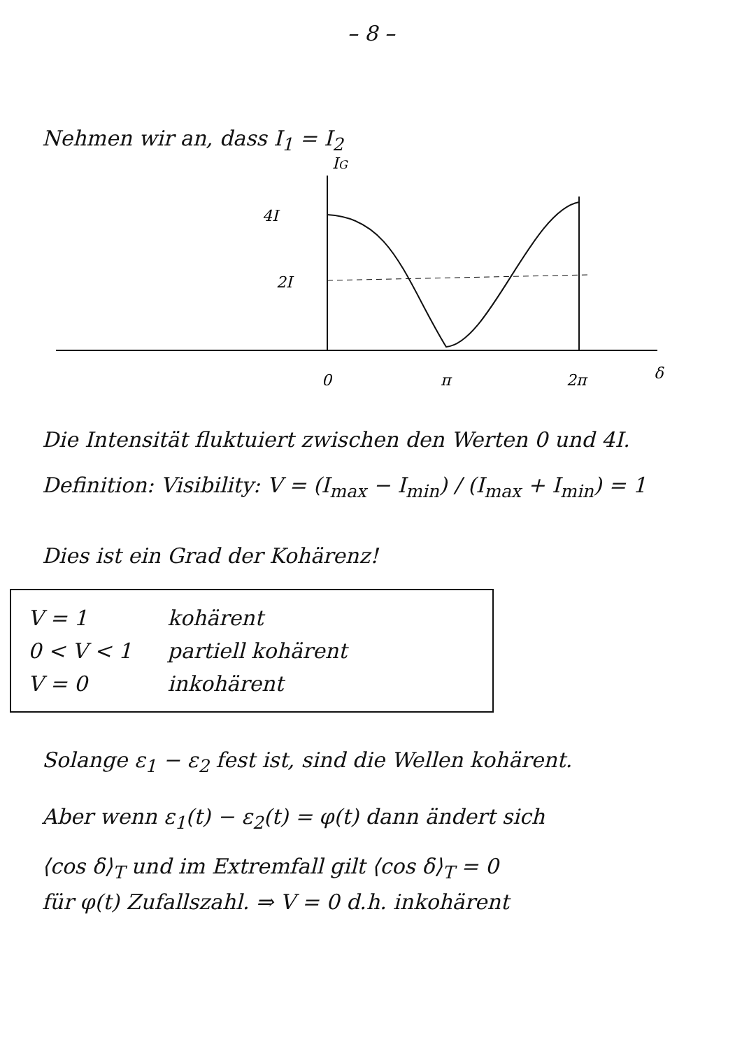– 8 –
Nehmen wir an, dass I<sub>1</sub> = I<sub>2</sub>
IG
4I
2I
0
π
2π
δ
Die Intensität fluktuiert zwischen den Werten 0 und 4I.
Definition: Visibility: V = (I<sub>max</sub> − I<sub>min</sub>) / (I<sub>max</sub> + I<sub>min</sub>) = 1
Dies ist ein Grad der Kohärenz!
V = 1 kohärent
0 < V < 1 partiell kohärent
V = 0 inkohärent
Solange ε<sub>1</sub> − ε<sub>2</sub> fest ist, sind die Wellen kohärent.
Aber wenn ε<sub>1</sub>(t) − ε<sub>2</sub>(t) = φ(t) dann ändert sich
⟨cos δ⟩<sub>T</sub> und im Extremfall gilt ⟨cos δ⟩<sub>T</sub> = 0
für φ(t) Zufallszahl. ⇒ V = 0 d.h. inkohärent